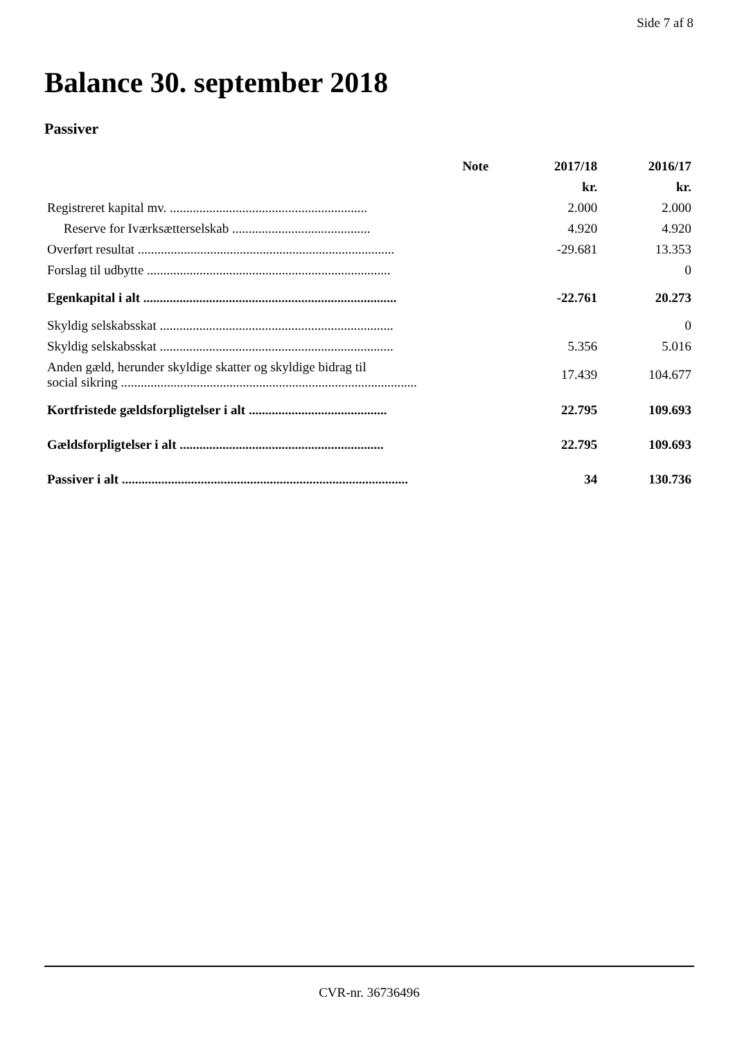Side 7 af 8
Balance 30. september 2018
Passiver
| | Note | 2017/18 | 2016/17 |
| --- | --- | --- | --- |
| | | kr. | kr. |
| Registreret kapital mv. ............................................................ | | 2.000 | 2.000 |
| Reserve for Iværksætterselskab .......................................... | | 4.920 | 4.920 |
| Overført resultat .............................................................................. | | -29.681 | 13.353 |
| Forslag til udbytte .......................................................................... | | | 0 |
| Egenkapital i alt ............................................................................. | | -22.761 | 20.273 |
| Skyldig selskabsskat ....................................................................... | | | 0 |
| Skyldig selskabsskat ....................................................................... | | 5.356 | 5.016 |
| Anden gæld, herunder skyldige skatter og skyldige bidrag til social sikring .......................................................................................... | | 17.439 | 104.677 |
| Kortfristede gældsforpligtelser i alt .......................................... | | 22.795 | 109.693 |
| Gældsforpligtelser i alt .............................................................. | | 22.795 | 109.693 |
| Passiver i alt ....................................................................................... | | 34 | 130.736 |
CVR-nr. 36736496